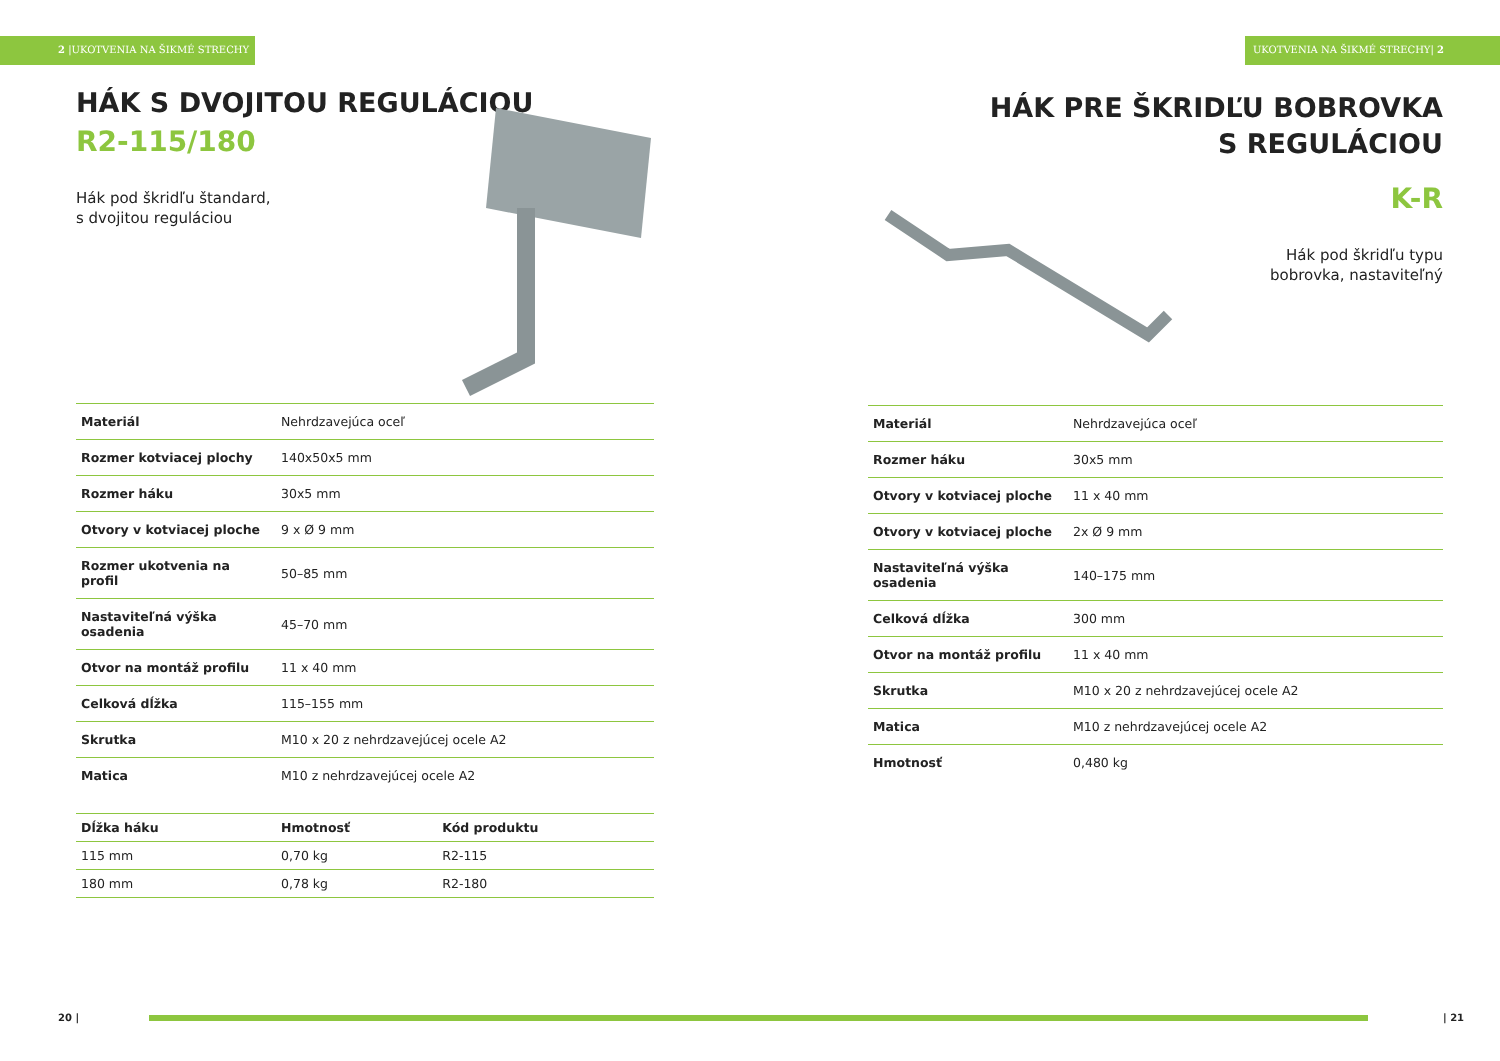2 |UKOTVENIA NA ŠIKMÉ STRECHY UKOTVENIA NA ŠIKMÉ STRECHY| 2
HÁK S DVOJITOU REGULÁCIOU
R2-115/180
Hák pod škridľu štandard,
s dvojitou reguláciou
| Materiál | Nehrdzavejúca oceľ |
| Rozmer kotviacej plochy | 140x50x5 mm |
| Rozmer háku | 30x5 mm |
| Otvory v kotviacej ploche | 9 x Ø 9 mm |
| Rozmer ukotvenia na profil | 50–85 mm |
| Nastaviteľná výška osadenia | 45–70 mm |
| Otvor na montáž profilu | 11 x 40 mm |
| Celková dĺžka | 115–155 mm |
| Skrutka | M10 x 20 z nehrdzavejúcej ocele A2 |
| Matica | M10 z nehrdzavejúcej ocele A2 |
| Dĺžka háku | Hmotnosť | Kód produktu |
| --- | --- | --- |
| 115 mm | 0,70 kg | R2-115 |
| 180 mm | 0,78 kg | R2-180 |
HÁK PRE ŠKRIDĽU BOBROVKA
S REGULÁCIOU
K-R
Hák pod škridľu typu
bobrovka, nastaviteľný
| Materiál | Nehrdzavejúca oceľ |
| Rozmer háku | 30x5 mm |
| Otvory v kotviacej ploche | 11 x 40 mm |
| Otvory v kotviacej ploche | 2x Ø 9 mm |
| Nastaviteľná výška osadenia | 140–175 mm |
| Celková dĺžka | 300 mm |
| Otvor na montáž profilu | 11 x 40 mm |
| Skrutka | M10 x 20 z nehrdzavejúcej ocele A2 |
| Matica | M10 z nehrdzavejúcej ocele A2 |
| Hmotnosť | 0,480 kg |
20 | | 21